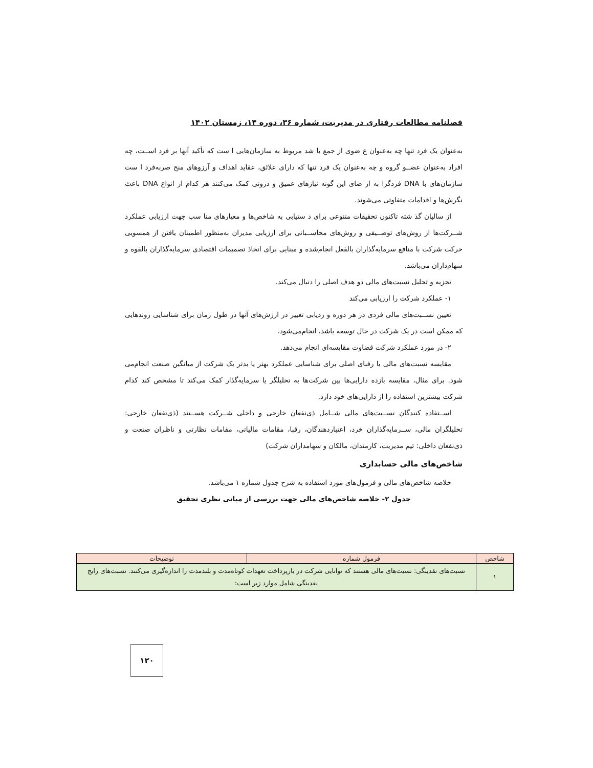فصلنامه مطالعات رفتاری در مدیریت، شماره ۳۶، دوره ۱۴، زمستان ۱۴۰۲
به‌عنوان یک فرد تنها چه به‌عنوان ع ضوی از جمع با شد مربوط به سازمان‌هایی ا ست که تأکید آنها بر فرد اســت، چه افراد به‌عنوان عضــو گروه و چه به‌عنوان یک فرد تنها که دارای علائق، عقاید اهداف و آرزوهای منح صربه‌فرد ا ست سازمان‌های با DNA فردگرا به ار ضای این گونه نیازهای عمیق و درونی کمک می‌کنند هر کدام از انواع DNA باعث نگرش‌ها و اقدامات متفاوتی می‌شوند.
از سالیان گذ شته تاکنون تحقیقات متنوعی برای د ستیابی به شاخص‌ها و معیارهای منا سب جهت ارزیابی عملکرد شــرکت‌ها از روش‌های توصــیفی و روش‌های محاســباتی برای ارزیابی مدیران به‌منظور اطمینان یافتن از همسویی حرکت شرکت با منافع سرمایه‌گذاران بالفعل انجام‌شده و مبنایی برای اتخاذ تصمیمات اقتصادی سرمایه‌گذاران بالقوه و سهام‌داران می‌باشد.
تجزیه و تحلیل نسبت‌های مالی دو هدف اصلی را دنبال می‌کند.
۱- عملکرد شرکت را ارزیابی می‌کند
تعیین نســبت‌های مالی فردی در هر دوره و ردیابی تغییر در ارزش‌های آنها در طول زمان برای شناسایی روندهایی که ممکن است در یک شرکت در حال توسعه باشد، انجام‌می‌شود.
۲- در مورد عملکرد شرکت قضاوت مقایسه‌ای انجام می‌دهد.
مقایسه نسبت‌های مالی با رقبای اصلی برای شناسایی عملکرد بهتر یا بدتر یک شرکت از میانگین صنعت انجام‌می شود. برای مثال، مقایسه بازده دارایی‌ها بین شرکت‌ها به تحلیلگر یا سرمایه‌گذار کمک می‌کند تا مشخص کند کدام شرکت بیشترین استفاده را از دارایی‌های خود دارد.
اســتفاده کنندگان نســبت‌های مالی شــامل ذی‌نفعان خارجی و داخلی شــرکت هســتند (ذی‌نفعان خارجی: تحلیلگران مالی، ســرمایه‌گذاران خرد، اعتباردهندگان، رقبا، مقامات مالیاتی، مقامات نظارتی و ناظران صنعت و ذی‌نفعان داخلی: تیم مدیریت، کارمندان، مالکان و سهامداران شرکت)
شاخص‌های مالی حسابداری
خلاصه شاخص‌های مالی و فرمول‌های مورد استفاده به شرح جدول شماره ۱ می‌باشد.
جدول ۲- خلاصه شاخص‌های مالی جهت بررسی از مبانی نظری تحقیق
| شاخص | فرمول شماره | توضیحات |
| --- | --- | --- |
| ۱ | نسبت‌های نقدینگی: نسبت‌های مالی هستند که توانایی شرکت در بازپرداخت تعهدات کوتاه‌مدت و بلندمدت را اندازه‌گیری می‌کنند. نسبت‌های رایج نقدینگی شامل موارد زیر است: | |
۱۲۰